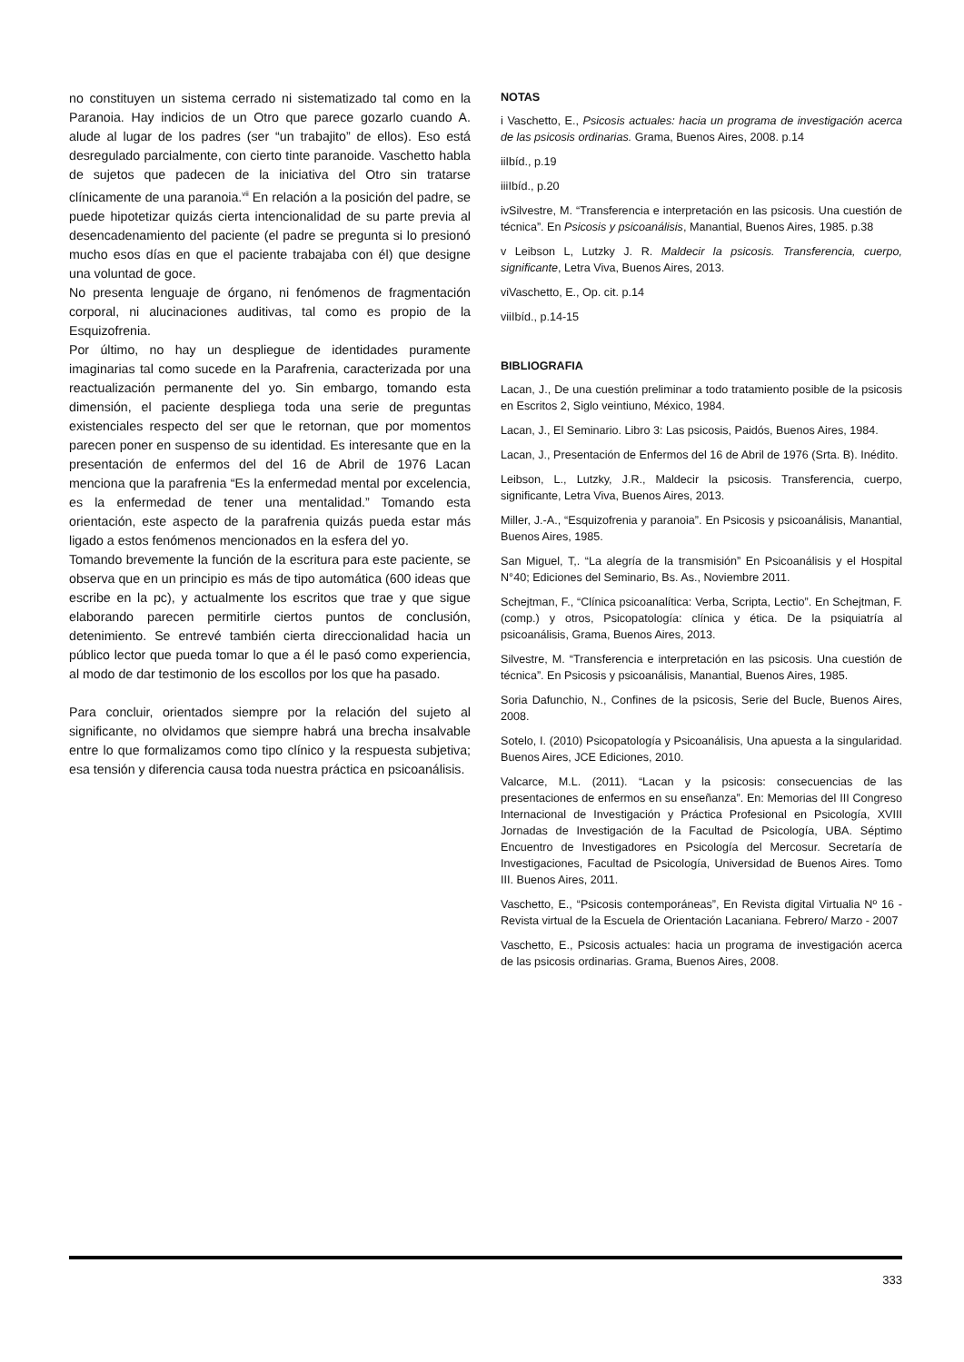no constituyen un sistema cerrado ni sistematizado tal como en la Paranoia. Hay indicios de un Otro que parece gozarlo cuando A. alude al lugar de los padres (ser “un trabajito” de ellos). Eso está desregulado parcialmente, con cierto tinte paranoide. Vaschetto habla de sujetos que padecen de la iniciativa del Otro sin tratarse clínicamente de una paranoia.<sup>vii</sup> En relación a la posición del padre, se puede hipotetizar quizás cierta intencionalidad de su parte previa al desencadenamiento del paciente (el padre se pregunta si lo presionó mucho esos días en que el paciente trabajaba con él) que designe una voluntad de goce.
No presenta lenguaje de órgano, ni fenómenos de fragmentación corporal, ni alucinaciones auditivas, tal como es propio de la Esquizofrenia.
Por último, no hay un despliegue de identidades puramente imaginarias tal como sucede en la Parafrenia, caracterizada por una reactualización permanente del yo. Sin embargo, tomando esta dimensión, el paciente despliega toda una serie de preguntas existenciales respecto del ser que le retornan, que por momentos parecen poner en suspenso de su identidad. Es interesante que en la presentación de enfermos del del 16 de Abril de 1976 Lacan menciona que la parafrenia “Es la enfermedad mental por excelencia, es la enfermedad de tener una mentalidad.” Tomando esta orientación, este aspecto de la parafrenia quizás pueda estar más ligado a estos fenómenos mencionados en la esfera del yo.
Tomando brevemente la función de la escritura para este paciente, se observa que en un principio es más de tipo automática (600 ideas que escribe en la pc), y actualmente los escritos que trae y que sigue elaborando parecen permitirle ciertos puntos de conclusión, detenimiento. Se entrevé también cierta direccionalidad hacia un público lector que pueda tomar lo que a él le pasó como experiencia, al modo de dar testimonio de los escollos por los que ha pasado.
Para concluir, orientados siempre por la relación del sujeto al significante, no olvidamos que siempre habrá una brecha insalvable entre lo que formalizamos como tipo clínico y la respuesta subjetiva; esa tensión y diferencia causa toda nuestra práctica en psicoanálisis.
NOTAS
i Vaschetto, E., Psicosis actuales: hacia un programa de investigación acerca de las psicosis ordinarias. Grama, Buenos Aires, 2008. p.14
iiIbíd., p.19
iiiIbíd., p.20
ivSilvestre, M. “Transferencia e interpretación en las psicosis. Una cuestión de técnica”. En Psicosis y psicoanálisis, Manantial, Buenos Aires, 1985. p.38
v Leibson L, Lutzky J. R. Maldecir la psicosis. Transferencia, cuerpo, significante, Letra Viva, Buenos Aires, 2013.
viVaschetto, E., Op. cit. p.14
viiIbíd., p.14-15
BIBLIOGRAFIA
Lacan, J., De una cuestión preliminar a todo tratamiento posible de la psicosis en Escritos 2, Siglo veintiuno, México, 1984.
Lacan, J., El Seminario. Libro 3: Las psicosis, Paidós, Buenos Aires, 1984.
Lacan, J., Presentación de Enfermos del 16 de Abril de 1976 (Srta. B). Inédito.
Leibson, L., Lutzky, J.R., Maldecir la psicosis. Transferencia, cuerpo, significante, Letra Viva, Buenos Aires, 2013.
Miller, J.-A., “Esquizofrenia y paranoia”. En Psicosis y psicoanálisis, Manantial, Buenos Aires, 1985.
San Miguel, T,. “La alegría de la transmisión” En Psicoanálisis y el Hospital N°40; Ediciones del Seminario, Bs. As., Noviembre 2011.
Schejtman, F., “Clínica psicoanalítica: Verba, Scripta, Lectio”. En Schejtman, F. (comp.) y otros, Psicopatología: clínica y ética. De la psiquiatría al psicoanálisis, Grama, Buenos Aires, 2013.
Silvestre, M. “Transferencia e interpretación en las psicosis. Una cuestión de técnica”. En Psicosis y psicoanálisis, Manantial, Buenos Aires, 1985.
Soria Dafunchio, N., Confines de la psicosis, Serie del Bucle, Buenos Aires, 2008.
Sotelo, I. (2010) Psicopatología y Psicoanálisis, Una apuesta a la singularidad. Buenos Aires, JCE Ediciones, 2010.
Valcarce, M.L. (2011). “Lacan y la psicosis: consecuencias de las presentaciones de enfermos en su enseñanza”. En: Memorias del III Congreso Internacional de Investigación y Práctica Profesional en Psicología, XVIII Jornadas de Investigación de la Facultad de Psicología, UBA. Séptimo Encuentro de Investigadores en Psicología del Mercosur. Secretaría de Investigaciones, Facultad de Psicología, Universidad de Buenos Aires. Tomo III. Buenos Aires, 2011.
Vaschetto, E., “Psicosis contemporáneas”, En Revista digital Virtualia Nº 16 - Revista virtual de la Escuela de Orientación Lacaniana. Febrero/ Marzo - 2007
Vaschetto, E., Psicosis actuales: hacia un programa de investigación acerca de las psicosis ordinarias. Grama, Buenos Aires, 2008.
333